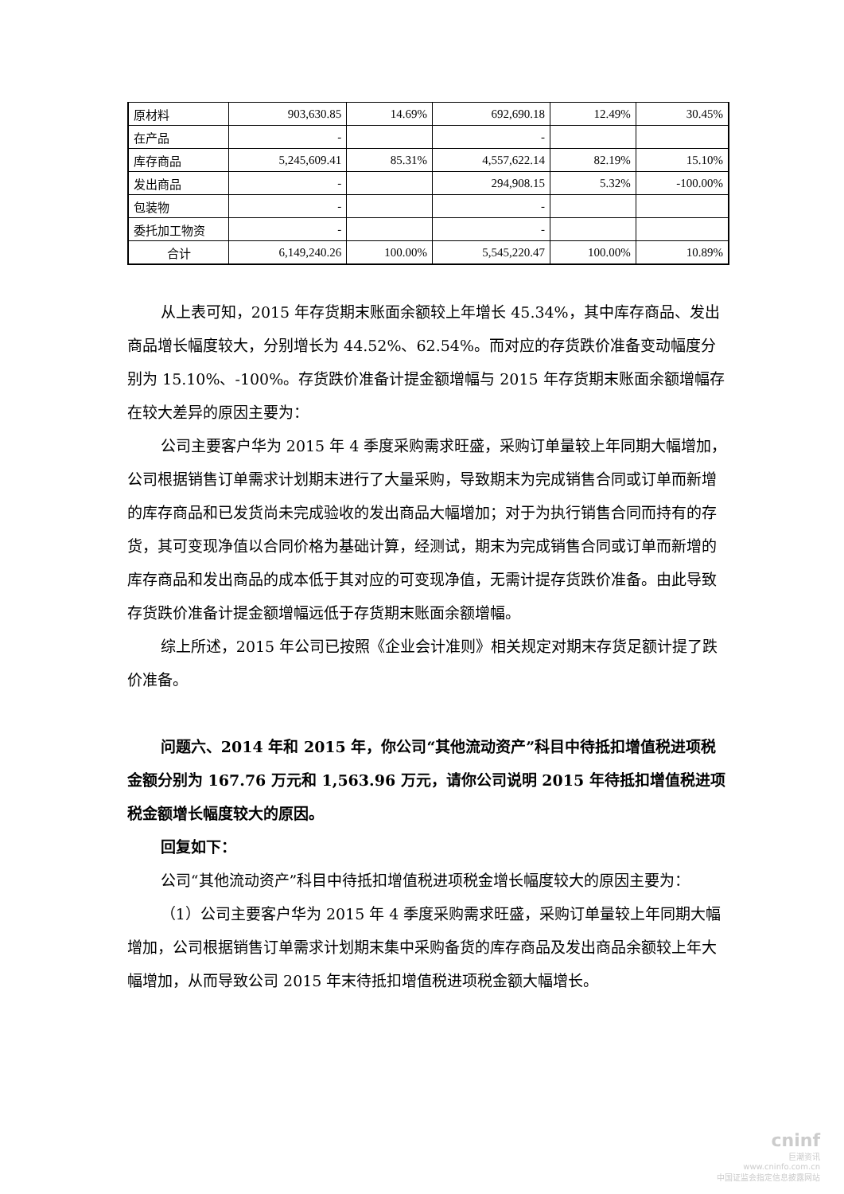| 原材料 | 903,630.85 | 14.69% | 692,690.18 | 12.49% | 30.45% |
| 在产品 | - | | - | | |
| 库存商品 | 5,245,609.41 | 85.31% | 4,557,622.14 | 82.19% | 15.10% |
| 发出商品 | - | | 294,908.15 | 5.32% | -100.00% |
| 包装物 | - | | - | | |
| 委托加工物资 | - | | - | | |
| 合计 | 6,149,240.26 | 100.00% | 5,545,220.47 | 100.00% | 10.89% |
从上表可知，2015 年存货期末账面余额较上年增长 45.34%，其中库存商品、发出商品增长幅度较大，分别增长为 44.52%、62.54%。而对应的存货跌价准备变动幅度分别为 15.10%、-100%。存货跌价准备计提金额增幅与 2015 年存货期末账面余额增幅存在较大差异的原因主要为：
公司主要客户华为 2015 年 4 季度采购需求旺盛，采购订单量较上年同期大幅增加，公司根据销售订单需求计划期末进行了大量采购，导致期末为完成销售合同或订单而新增的库存商品和已发货尚未完成验收的发出商品大幅增加；对于为执行销售合同而持有的存货，其可变现净值以合同价格为基础计算，经测试，期末为完成销售合同或订单而新增的库存商品和发出商品的成本低于其对应的可变现净值，无需计提存货跌价准备。由此导致存货跌价准备计提金额增幅远低于存货期末账面余额增幅。
综上所述，2015 年公司已按照《企业会计准则》相关规定对期末存货足额计提了跌价准备。
问题六、2014 年和 2015 年，你公司“其他流动资产”科目中待抵扣增值税进项税金额分别为 167.76 万元和 1,563.96 万元，请你公司说明 2015 年待抵扣增值税进项税金额增长幅度较大的原因。
回复如下：
公司“其他流动资产”科目中待抵扣增值税进项税金增长幅度较大的原因主要为：
（1）公司主要客户华为 2015 年 4 季度采购需求旺盛，采购订单量较上年同期大幅增加，公司根据销售订单需求计划期末集中采购备货的库存商品及发出商品余额较上年大幅增加，从而导致公司 2015 年末待抵扣增值税进项税金额大幅增长。
cninf
巨潮资讯
www.cninfo.com.cn
中国证监会指定信息披露网站